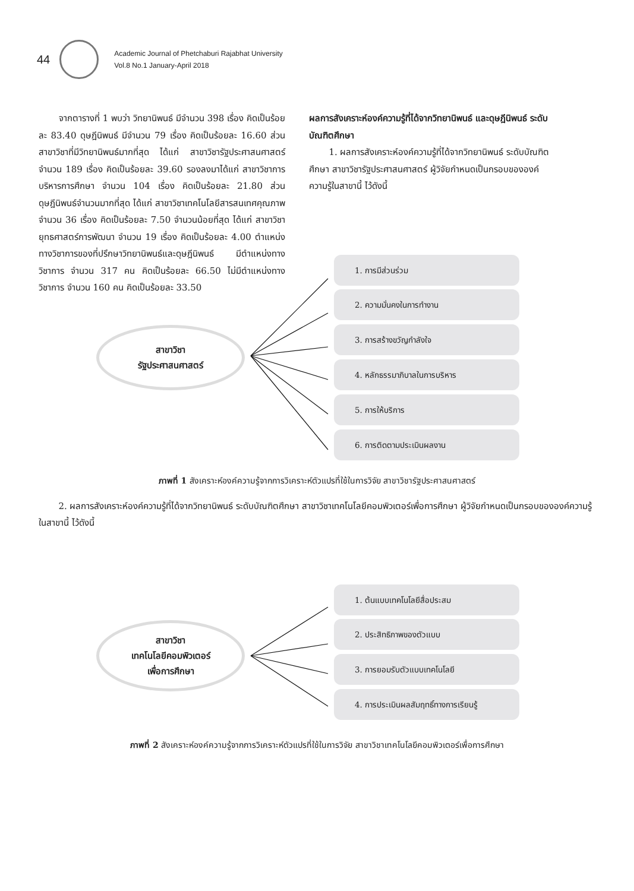44
Academic Journal of Phetchaburi Rajabhat University
Vol.8 No.1 January-April 2018
จากตารางที่ 1 พบว่า วิทยานิพนธ์ มีจำนวน 398 เรื่อง คิดเป็นร้อยละ 83.40 ดุษฎีนิพนธ์ มีจำนวน 79 เรื่อง คิดเป็นร้อยละ 16.60 ส่วนสาขาวิชาที่มีวิทยานิพนธ์มากที่สุด ได้แก่ สาขาวิชารัฐประศาสนศาสตร์ จำนวน 189 เรื่อง คิดเป็นร้อยละ 39.60 รองลงมาได้แก่ สาขาวิชาการบริหารการศึกษา จำนวน 104 เรื่อง คิดเป็นร้อยละ 21.80 ส่วนดุษฎีนิพนธ์จำนวนมากที่สุด ได้แก่ สาขาวิชาเทคโนโลยีสารสนเทศคุณภาพ จำนวน 36 เรื่อง คิดเป็นร้อยละ 7.50 จำนวนน้อยที่สุด ได้แก่ สาขาวิชายุทธศาสตร์การพัฒนา จำนวน 19 เรื่อง คิดเป็นร้อยละ 4.00 ตำแหน่งทางวิชาการของที่ปรึกษาวิทยานิพนธ์และดุษฎีนิพนธ์ มีตำแหน่งทางวิชาการ จำนวน 317 คน คิดเป็นร้อยละ 66.50 ไม่มีตำแหน่งทางวิชาการ จำนวน 160 คน คิดเป็นร้อยละ 33.50
ผลการสังเคราะห์องค์ความรู้ที่ได้จากวิทยานิพนธ์ และดุษฎีนิพนธ์ ระดับบัณฑิตศึกษา
1. ผลการสังเคราะห์องค์ความรู้ที่ได้จากวิทยานิพนธ์ ระดับบัณฑิตศึกษา สาขาวิชารัฐประศาสนศาสตร์ ผู้วิจัยกำหนดเป็นกรอบขององค์ความรู้ในสาขานี้ ไว้ดังนี้
สาขาวิชา
รัฐประศาสนศาสตร์
1. การมีส่วนร่วม
2. ความมั่นคงในการทำงาน
3. การสร้างขวัญกำลังใจ
4. หลักธรรมาภิบาลในการบริหาร
5. การให้บริการ
6. การติดตามประเมินผลงาน
ภาพที่ 1 สังเคราะห์องค์ความรู้จากการวิเคราะห์ตัวแปรที่ใช้ในการวิจัย สาขาวิชารัฐประศาสนศาสตร์
2. ผลการสังเคราะห์องค์ความรู้ที่ได้จากวิทยานิพนธ์ ระดับบัณฑิตศึกษา สาขาวิชาเทคโนโลยีคอมพิวเตอร์เพื่อการศึกษา ผู้วิจัยกำหนดเป็นกรอบขององค์ความรู้ในสาขานี้ ไว้ดังนี้
สาขาวิชา
เทคโนโลยีคอมพิวเตอร์
เพื่อการศึกษา
1. ต้นแบบเทคโนโลยีสื่อประสม
2. ประสิทธิภาพของตัวแบบ
3. การยอมรับตัวแบบเทคโนโลยี
4. การประเมินผลสัมฤทธิ์ทางการเรียนรู้
ภาพที่ 2 สังเคราะห์องค์ความรู้จากการวิเคราะห์ตัวแปรที่ใช้ในการวิจัย สาขาวิชาเทคโนโลยีคอมพิวเตอร์เพื่อการศึกษา